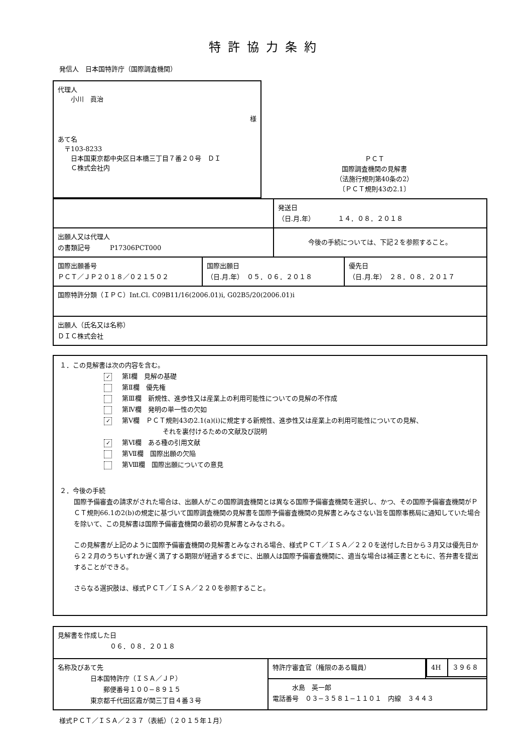特許協力条約
発信人　日本国特許庁（国際調査機関）
代理人
　　小川　眞治
様
あて名
　〒103-8233
　　日本国東京都中央区日本橋三丁目７番２０号　ＤＩ
　　Ｃ株式会社内
ＰＣＴ
国際調査機関の見解書
（法施行規則第40条の2）
〔ＰＣＴ規則43の2.1〕
| | | 発送日 （日.月.年） １４．０８．２０１８ | |
| 出願人又は代理人 の書類記号 P17306PCT000 | | 今後の手続については、下記２を参照すること。 | |
| 国際出願番号 ＰＣＴ／ＪＰ２０１８／０２１５０２ | 国際出願日 （日.月.年） ０５．０６．２０１８ | | 優先日 （日.月.年） ２８．０８．２０１７ |
| 国際特許分類（ＩＰＣ）Int.Cl. C09B11/16(2006.01)i, G02B5/20(2006.01)i | | | |
| 出願人（氏名又は名称） ＤＩＣ株式会社 | | | |
１．この見解書は次の内容を含む。
✓ 第Ⅰ欄　見解の基礎
第Ⅱ欄　優先権
第Ⅲ欄　新規性、進歩性又は産業上の利用可能性についての見解の不作成
第Ⅳ欄　発明の単一性の欠如
✓ 第Ⅴ欄　ＰＣＴ規則43の2.1(a)(i)に規定する新規性、進歩性又は産業上の利用可能性についての見解、
　　　　　　　　　それを裏付けるための文献及び説明
✓ 第Ⅵ欄　ある種の引用文献
第Ⅶ欄　国際出願の欠陥
第Ⅷ欄　国際出願についての意見
２．今後の手続
国際予備審査の請求がされた場合は、出願人がこの国際調査機関とは異なる国際予備審査機関を選択し、かつ、その国際予備審査機関がＰＣＴ規則66.1の2(b)の規定に基づいて国際調査機関の見解書を国際予備審査機関の見解書とみなさない旨を国際事務局に通知していた場合を除いて、この見解書は国際予備審査機関の最初の見解書とみなされる。
この見解書が上記のように国際予備審査機関の見解書とみなされる場合、様式ＰＣＴ／ＩＳＡ／２２０を送付した日から３月又は優先日から２２月のうちいずれか遅く満了する期限が経過するまでに、出願人は国際予備審査機関に、適当な場合は補正書とともに、答弁書を提出することができる。
さらなる選択肢は、様式ＰＣＴ／ＩＳＡ／２２０を参照すること。
| 見解書を作成した日 ０６．０８．２０１８ | | |
| 名称及びあて先 日本国特許庁（ＩＳＡ／ＪＰ） 郵便番号１００−８９１５ 東京都千代田区霞が関三丁目４番３号 | 特許庁審査官（権限のある職員） | / 4H / ３９６８ / |
| | 水島 英一郎 電話番号 ０３−３５８１−１１０１ 内線 ３４４３ | |
様式ＰＣＴ／ＩＳＡ／２３７（表紙）（２０１５年１月）